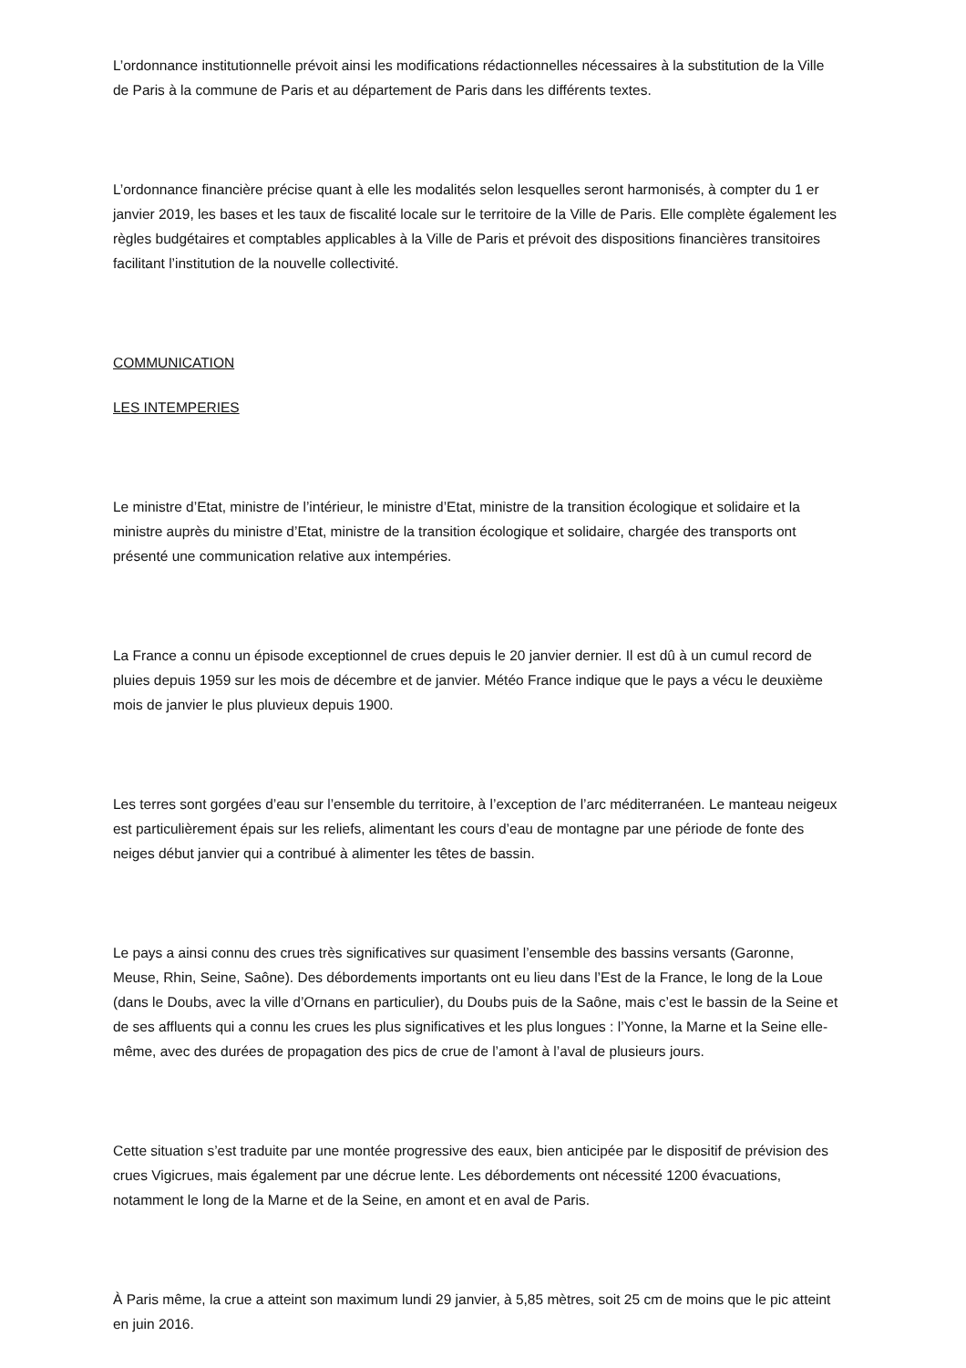L’ordonnance institutionnelle prévoit ainsi les modifications rédactionnelles nécessaires à la substitution de la Ville de Paris à la commune de Paris et au département de Paris dans les différents textes.
L’ordonnance financière précise quant à elle les modalités selon lesquelles seront harmonisés, à compter du 1 er janvier 2019, les bases et les taux de fiscalité locale sur le territoire de la Ville de Paris. Elle complète également les règles budgétaires et comptables applicables à la Ville de Paris et prévoit des dispositions financières transitoires facilitant l’institution de la nouvelle collectivité.
COMMUNICATION
LES INTEMPERIES
Le ministre d’Etat, ministre de l’intérieur, le ministre d’Etat, ministre de la transition écologique et solidaire et la ministre auprès du ministre d’Etat, ministre de la transition écologique et solidaire, chargée des transports ont présenté une communication relative aux intempéries.
La France a connu un épisode exceptionnel de crues depuis le 20 janvier dernier. Il est dû à un cumul record de pluies depuis 1959 sur les mois de décembre et de janvier. Météo France indique que le pays a vécu le deuxième mois de janvier le plus pluvieux depuis 1900.
Les terres sont gorgées d’eau sur l’ensemble du territoire, à l’exception de l’arc méditerranéen. Le manteau neigeux est particulièrement épais sur les reliefs, alimentant les cours d’eau de montagne par une période de fonte des neiges début janvier qui a contribué à alimenter les têtes de bassin.
Le pays a ainsi connu des crues très significatives sur quasiment l’ensemble des bassins versants (Garonne, Meuse, Rhin, Seine, Saône). Des débordements importants ont eu lieu dans l’Est de la France, le long de la Loue (dans le Doubs, avec la ville d’Ornans en particulier), du Doubs puis de la Saône, mais c’est le bassin de la Seine et de ses affluents qui a connu les crues les plus significatives et les plus longues : l’Yonne, la Marne et la Seine elle-même, avec des durées de propagation des pics de crue de l’amont à l’aval de plusieurs jours.
Cette situation s’est traduite par une montée progressive des eaux, bien anticipée par le dispositif de prévision des crues Vigicrues, mais également par une décrue lente. Les débordements ont nécessité 1200 évacuations, notamment le long de la Marne et de la Seine, en amont et en aval de Paris.
À Paris même, la crue a atteint son maximum lundi 29 janvier, à 5,85 mètres, soit 25 cm de moins que le pic atteint en juin 2016.